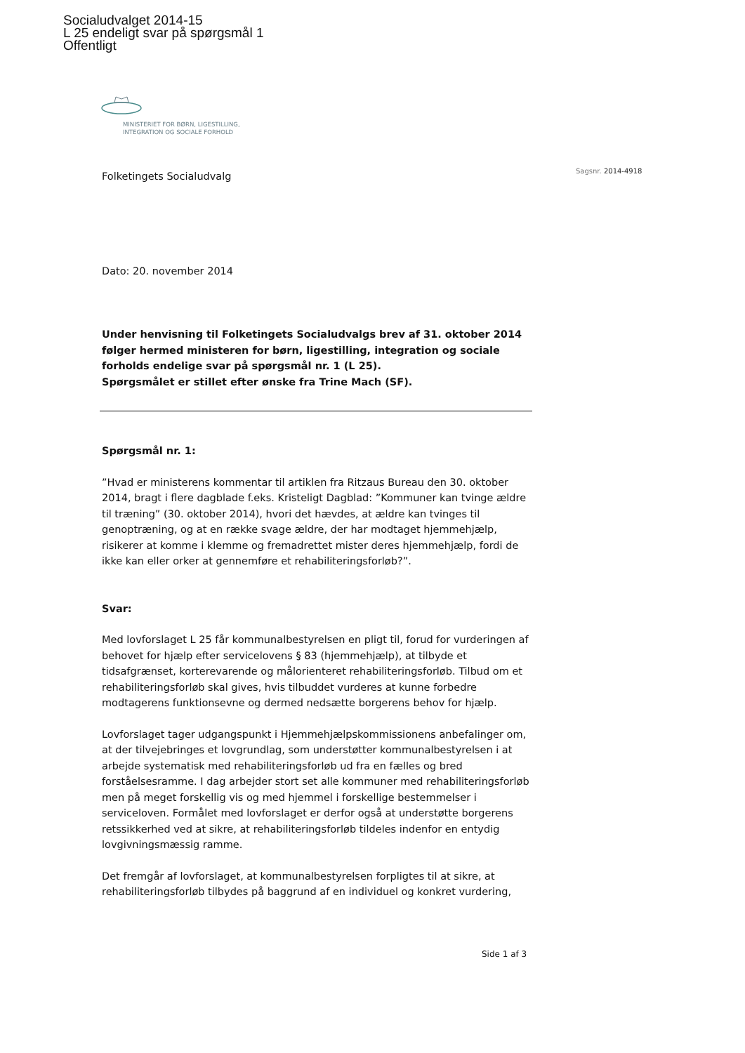Socialudvalget 2014-15
L 25 endeligt svar på spørgsmål 1
Offentligt
MINISTERIET FOR BØRN, LIGESTILLING,
INTEGRATION OG SOCIALE FORHOLD
Sagsnr. 2014-4918
Folketingets Socialudvalg
Dato: 20. november 2014
Under henvisning til Folketingets Socialudvalgs brev af 31. oktober 2014 følger hermed ministeren for børn, ligestilling, integration og sociale forholds endelige svar på spørgsmål nr. 1 (L 25).
Spørgsmålet er stillet efter ønske fra Trine Mach (SF).
Spørgsmål nr. 1:
”Hvad er ministerens kommentar til artiklen fra Ritzaus Bureau den 30. oktober 2014, bragt i flere dagblade f.eks. Kristeligt Dagblad: ”Kommuner kan tvinge ældre til træning” (30. oktober 2014), hvori det hævdes, at ældre kan tvinges til genoptræning, og at en række svage ældre, der har modtaget hjemmehjælp, risikerer at komme i klemme og fremadrettet mister deres hjemmehjælp, fordi de ikke kan eller orker at gennemføre et rehabiliteringsforløb?”.
Svar:
Med lovforslaget L 25 får kommunalbestyrelsen en pligt til, forud for vurderingen af behovet for hjælp efter servicelovens § 83 (hjemmehjælp), at tilbyde et tidsafgrænset, korterevarende og målorienteret rehabiliteringsforløb. Tilbud om et rehabiliteringsforløb skal gives, hvis tilbuddet vurderes at kunne forbedre modtagerens funktionsevne og dermed nedsætte borgerens behov for hjælp.
Lovforslaget tager udgangspunkt i Hjemmehjælpskommissionens anbefalinger om, at der tilvejebringes et lovgrundlag, som understøtter kommunalbestyrelsen i at arbejde systematisk med rehabiliteringsforløb ud fra en fælles og bred forståelsesramme. I dag arbejder stort set alle kommuner med rehabiliteringsforløb men på meget forskellig vis og med hjemmel i forskellige bestemmelser i serviceloven. Formålet med lovforslaget er derfor også at understøtte borgerens retssikkerhed ved at sikre, at rehabiliteringsforløb tildeles indenfor en entydig lovgivningsmæssig ramme.
Det fremgår af lovforslaget, at kommunalbestyrelsen forpligtes til at sikre, at rehabiliteringsforløb tilbydes på baggrund af en individuel og konkret vurdering,
Side 1 af 3